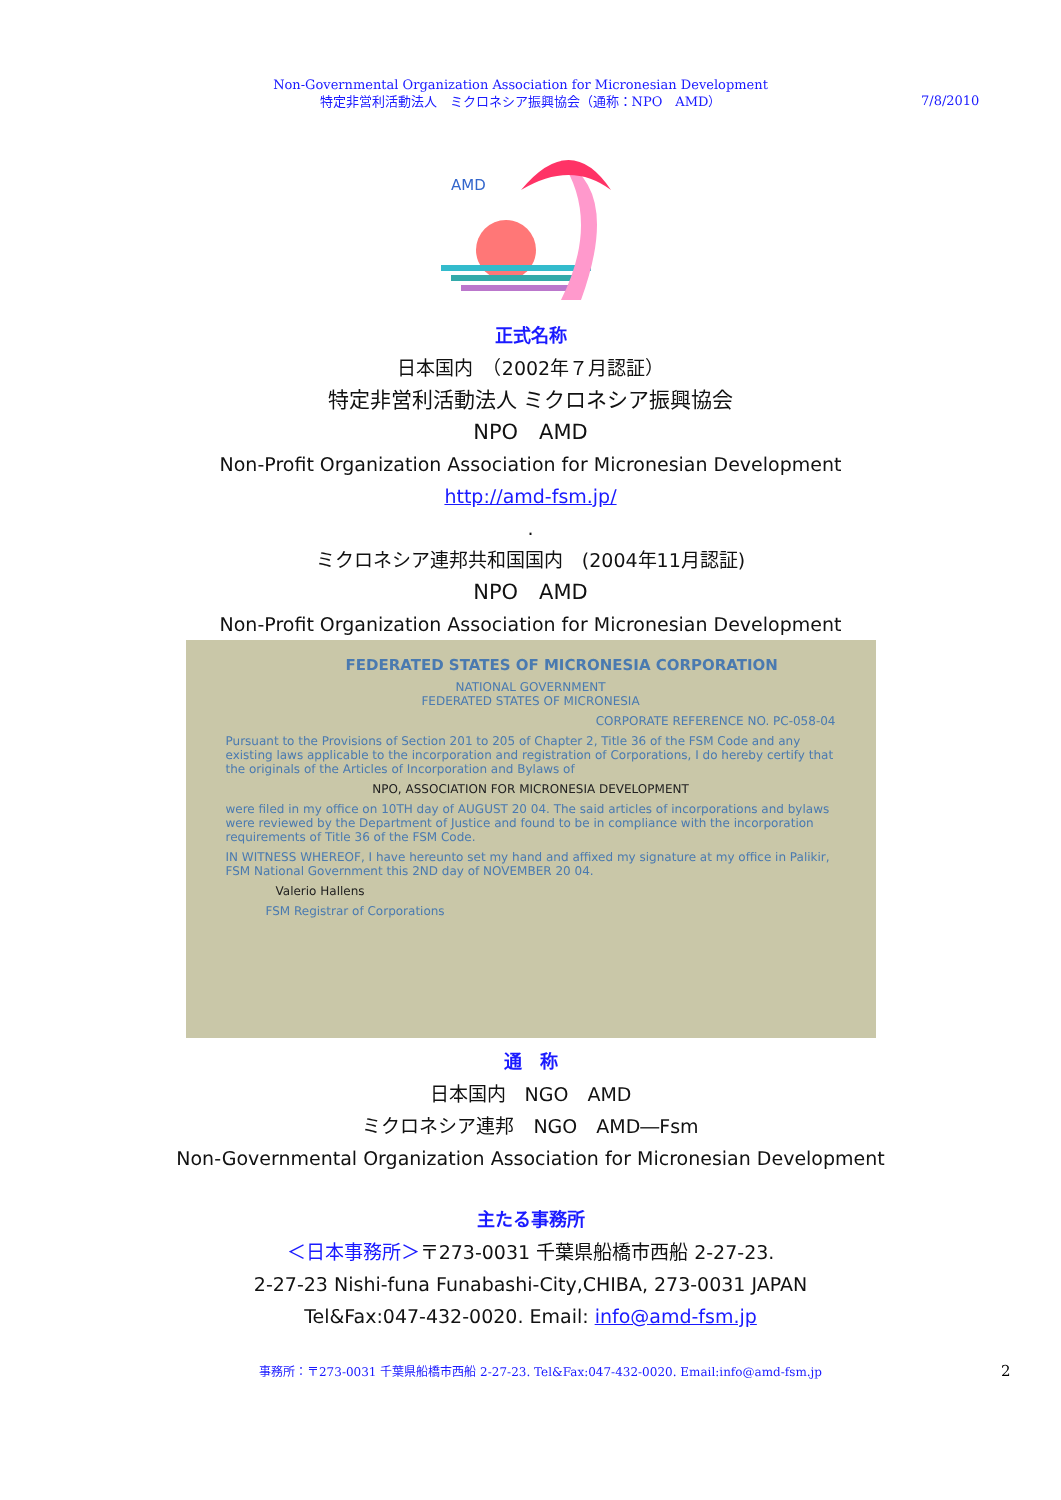Non-Governmental Organization Association for Micronesian Development
特定非営利活動法人　ミクロネシア振興協会（通称：NPO　AMD）
7/8/2010
AMD
正式名称
日本国内　（2002年７月認証）
特定非営利活動法人 ミクロネシア振興協会
NPO　AMD
Non-Profit Organization Association for Micronesian Development
http://amd-fsm.jp/
.
ミクロネシア連邦共和国国内　(2004年11月認証)
NPO　AMD
Non-Profit Organization Association for Micronesian Development
FEDERATED STATES OF MICRONESIA CORPORATION
NATIONAL GOVERNMENT
FEDERATED STATES OF MICRONESIA
CORPORATE REFERENCE NO. PC-058-04
Pursuant to the Provisions of Section 201 to 205 of Chapter 2, Title 36 of the FSM Code and any existing laws applicable to the incorporation and registration of Corporations, I do hereby certify that the originals of the Articles of Incorporation and Bylaws of
NPO, ASSOCIATION FOR MICRONESIA DEVELOPMENT
were filed in my office on 10TH day of AUGUST 20 04. The said articles of incorporations and bylaws were reviewed by the Department of Justice and found to be in compliance with the incorporation requirements of Title 36 of the FSM Code.
IN WITNESS WHEREOF, I have hereunto set my hand and affixed my signature at my office in Palikir, FSM National Government this 2ND day of NOVEMBER 20 04.
Valerio Hallens
FSM Registrar of Corporations
通　称
日本国内　NGO　AMD
ミクロネシア連邦　NGO　AMD―Fsm
Non-Governmental Organization Association for Micronesian Development
主たる事務所
＜日本事務所＞〒273-0031 千葉県船橋市西船 2-27-23.
2-27-23 Nishi-funa Funabashi-City,CHIBA, 273-0031 JAPAN
Tel&Fax:047-432-0020. Email: info@amd-fsm.jp
事務所：〒273-0031 千葉県船橋市西船 2-27-23. Tel&Fax:047-432-0020. Email:info@amd-fsm.jp
2